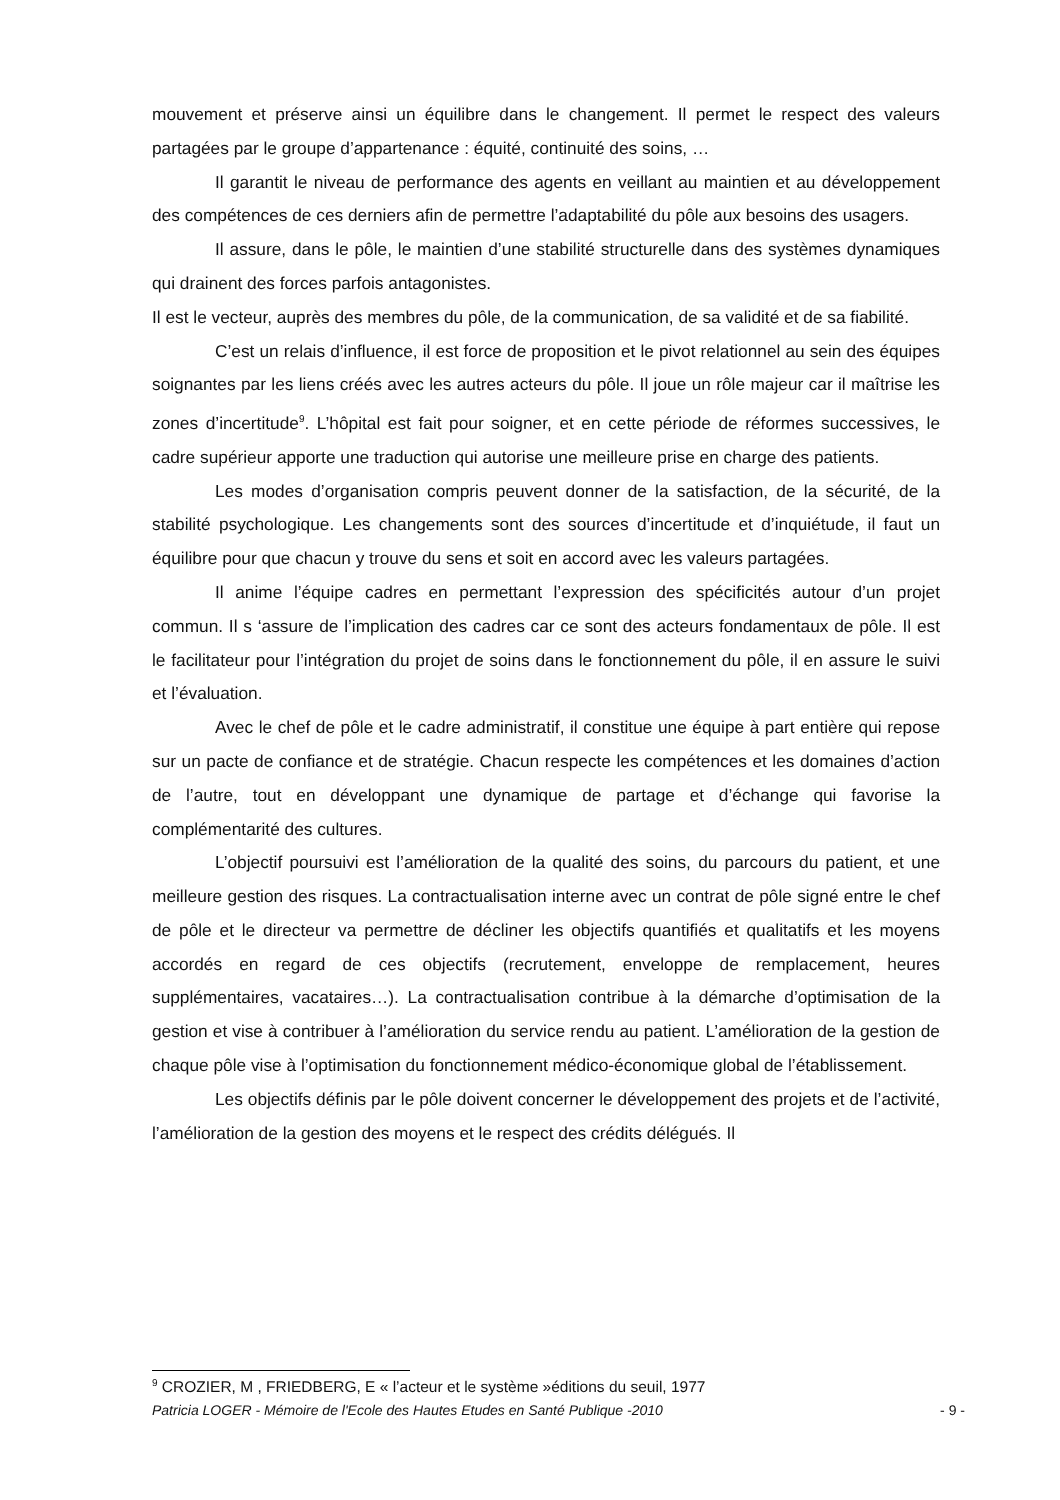mouvement et préserve ainsi un équilibre dans le changement. Il permet le respect des valeurs partagées par le groupe d’appartenance : équité, continuité des soins, …
Il garantit le niveau de performance des agents en veillant au maintien et au développement des compétences de ces derniers afin de permettre l’adaptabilité du pôle aux besoins des usagers.
Il assure, dans le pôle, le maintien d’une stabilité structurelle dans des systèmes dynamiques qui drainent des forces parfois antagonistes.
Il est le vecteur, auprès des membres du pôle, de la communication, de sa validité et de sa fiabilité.
C’est un relais d’influence, il est force de proposition et le pivot relationnel au sein des équipes soignantes par les liens créés avec les autres acteurs du pôle. Il joue un rôle majeur car il maîtrise les zones d’incertitude<sup>9</sup>. L’hôpital est fait pour soigner, et en cette période de réformes successives, le cadre supérieur apporte une traduction qui autorise une meilleure prise en charge des patients.
Les modes d’organisation compris peuvent donner de la satisfaction, de la sécurité, de la stabilité psychologique. Les changements sont des sources d’incertitude et d’inquiétude, il faut un équilibre pour que chacun y trouve du sens et soit en accord avec les valeurs partagées.
Il anime l’équipe cadres en permettant l’expression des spécificités autour d’un projet commun. Il s ‘assure de l’implication des cadres car ce sont des acteurs fondamentaux de pôle. Il est le facilitateur pour l’intégration du projet de soins dans le fonctionnement du pôle, il en assure le suivi et l’évaluation.
Avec le chef de pôle et le cadre administratif, il constitue une équipe à part entière qui repose sur un pacte de confiance et de stratégie. Chacun respecte les compétences et les domaines d’action de l’autre, tout en développant une dynamique de partage et d’échange qui favorise la complémentarité des cultures.
L’objectif poursuivi est l’amélioration de la qualité des soins, du parcours du patient, et une meilleure gestion des risques. La contractualisation interne avec un contrat de pôle signé entre le chef de pôle et le directeur va permettre de décliner les objectifs quantifiés et qualitatifs et les moyens accordés en regard de ces objectifs (recrutement, enveloppe de remplacement, heures supplémentaires, vacataires…). La contractualisation contribue à la démarche d’optimisation de la gestion et vise à contribuer à l’amélioration du service rendu au patient. L’amélioration de la gestion de chaque pôle vise à l’optimisation du fonctionnement médico-économique global de l’établissement.
Les objectifs définis par le pôle doivent concerner le développement des projets et de l’activité, l’amélioration de la gestion des moyens et le respect des crédits délégués. Il
<sup>9</sup> CROZIER, M , FRIEDBERG, E « l’acteur et le système »éditions du seuil, 1977
Patricia LOGER - Mémoire de l'Ecole des Hautes Etudes en Santé Publique -2010 - 9 -